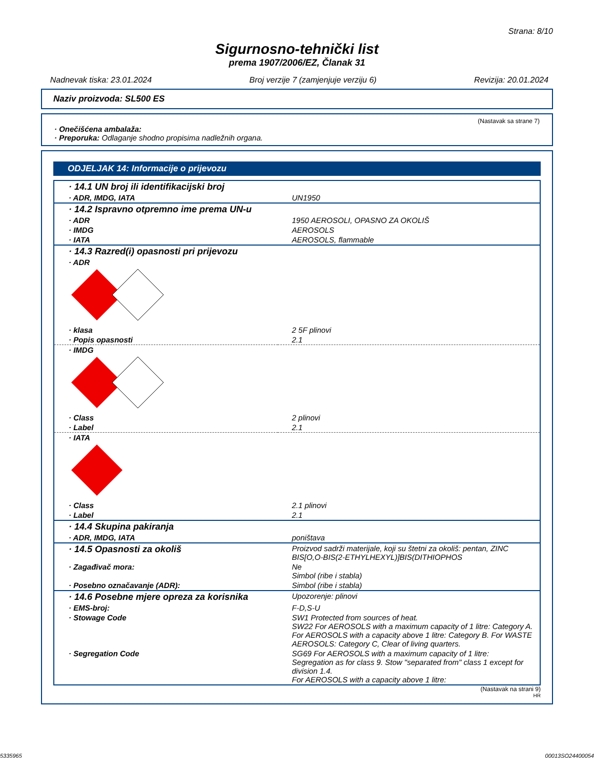Strana: 8/10
Sigurnosno-tehnički list
prema 1907/2006/EZ, Članak 31
Nadnevak tiska: 23.01.2024 Broj verzije 7 (zamjenjuje verziju 6) Revizija: 20.01.2024
Naziv proizvoda: SL500 ES
(Nastavak sa strane 7)
· Onečišćena ambalaža:
· Preporuka: Odlaganje shodno propisima nadležnih organa.
ODJELJAK 14: Informacije o prijevozu
| · 14.1 UN broj ili identifikacijski broj | |
| · ADR, IMDG, IATA | UN1950 |
| · 14.2 Ispravno otpremno ime prema UN-u | |
| · ADR | 1950 AEROSOLI, OPASNO ZA OKOLIŠ |
| · IMDG | AEROSOLS |
| · IATA | AEROSOLS, flammable |
| · 14.3 Razred(i) opasnosti pri prijevozu | |
| · ADR | |
| · klasa | 2 5F plinovi |
| · Popis opasnosti | 2.1 |
| · IMDG | |
| · Class | 2 plinovi |
| · Label | 2.1 |
| · IATA | |
| · Class | 2.1 plinovi |
| · Label | 2.1 |
| · 14.4 Skupina pakiranja | |
| · ADR, IMDG, IATA | poništava |
| · 14.5 Opasnosti za okoliš | Proizvod sadrži materijale, koji su štetni za okoliš: pentan, ZINC BIS[O,O-BIS(2-ETHYLHEXYL)]BIS(DITHIOPHOS |
| · Zagađivač mora: | Ne Simbol (ribe i stabla) |
| · Posebno označavanje (ADR): | Simbol (ribe i stabla) |
| · 14.6 Posebne mjere opreza za korisnika | Upozorenje: plinovi |
| · EMS-broj: | F-D,S-U |
| · Stowage Code | SW1 Protected from sources of heat. SW22 For AEROSOLS with a maximum capacity of 1 litre: Category A. For AEROSOLS with a capacity above 1 litre: Category B. For WASTE AEROSOLS: Category C, Clear of living quarters. |
| · Segregation Code | SG69 For AEROSOLS with a maximum capacity of 1 litre: Segregation as for class 9. Stow "separated from" class 1 except for division 1.4. For AEROSOLS with a capacity above 1 litre: |
(Nastavak na strani 9)
HR
5335965 00013SO24400054